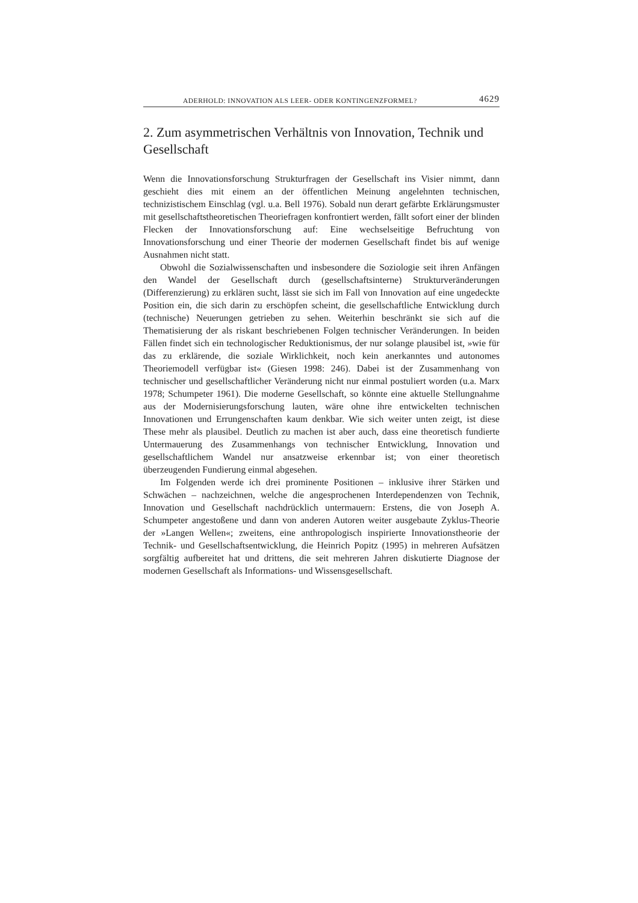ADERHOLD: INNOVATION ALS LEER- ODER KONTINGENZFORMEL? 4629
2. Zum asymmetrischen Verhältnis von Innovation, Technik und Gesellschaft
Wenn die Innovationsforschung Strukturfragen der Gesellschaft ins Visier nimmt, dann geschieht dies mit einem an der öffentlichen Meinung angelehnten technischen, technizistischem Einschlag (vgl. u.a. Bell 1976). Sobald nun derart gefärbte Erklärungsmuster mit gesellschaftstheoretischen Theoriefragen konfrontiert werden, fällt sofort einer der blinden Flecken der Innovationsforschung auf: Eine wechselseitige Befruchtung von Innovationsforschung und einer Theorie der modernen Gesellschaft findet bis auf wenige Ausnahmen nicht statt.
Obwohl die Sozialwissenschaften und insbesondere die Soziologie seit ihren Anfängen den Wandel der Gesellschaft durch (gesellschaftsinterne) Strukturveränderungen (Differenzierung) zu erklären sucht, lässt sie sich im Fall von Innovation auf eine ungedeckte Position ein, die sich darin zu erschöpfen scheint, die gesellschaftliche Entwicklung durch (technische) Neuerungen getrieben zu sehen. Weiterhin beschränkt sie sich auf die Thematisierung der als riskant beschriebenen Folgen technischer Veränderungen. In beiden Fällen findet sich ein technologischer Reduktionismus, der nur solange plausibel ist, »wie für das zu erklärende, die soziale Wirklichkeit, noch kein anerkanntes und autonomes Theoriemodell verfügbar ist« (Giesen 1998: 246). Dabei ist der Zusammenhang von technischer und gesellschaftlicher Veränderung nicht nur einmal postuliert worden (u.a. Marx 1978; Schumpeter 1961). Die moderne Gesellschaft, so könnte eine aktuelle Stellungnahme aus der Modernisierungsforschung lauten, wäre ohne ihre entwickelten technischen Innovationen und Errungenschaften kaum denkbar. Wie sich weiter unten zeigt, ist diese These mehr als plausibel. Deutlich zu machen ist aber auch, dass eine theoretisch fundierte Untermauerung des Zusammenhangs von technischer Entwicklung, Innovation und gesellschaftlichem Wandel nur ansatzweise erkennbar ist; von einer theoretisch überzeugenden Fundierung einmal abgesehen.
Im Folgenden werde ich drei prominente Positionen – inklusive ihrer Stärken und Schwächen – nachzeichnen, welche die angesprochenen Interdependenzen von Technik, Innovation und Gesellschaft nachdrücklich untermauern: Erstens, die von Joseph A. Schumpeter angestoßene und dann von anderen Autoren weiter ausgebaute Zyklus-Theorie der »Langen Wellen«; zweitens, eine anthropologisch inspirierte Innovationstheorie der Technik- und Gesellschaftsentwicklung, die Heinrich Popitz (1995) in mehreren Aufsätzen sorgfältig aufbereitet hat und drittens, die seit mehreren Jahren diskutierte Diagnose der modernen Gesellschaft als Informations- und Wissensgesellschaft.